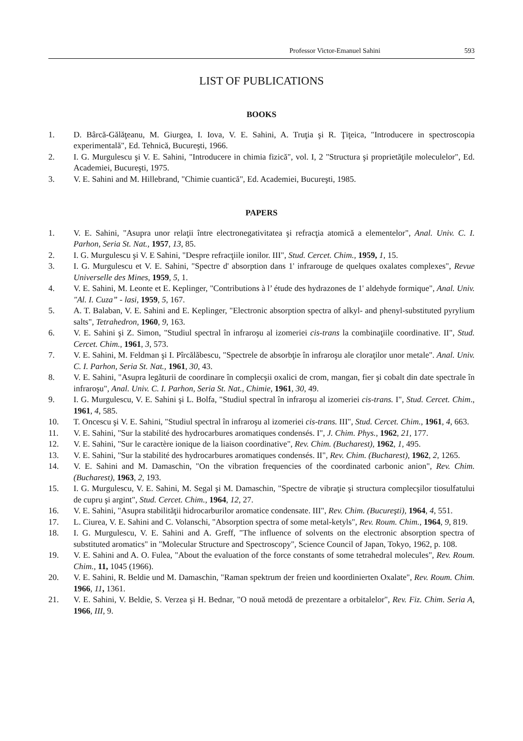Professor Victor-Emanuel Sahini 593
LIST OF PUBLICATIONS
BOOKS
1. D. Bârcă-Gălăţeanu, M. Giurgea, I. Iova, V. E. Sahini, A. Truţia şi R. Ţiţeica, "Introducere in spectroscopia experimentală", Ed. Tehnică, Bucureşti, 1966.
2. I. G. Murgulescu şi V. E. Sahini, "Introducere in chimia fizică", vol. I, 2 "Structura şi proprietăţile moleculelor", Ed. Academiei, Bucureşti, 1975.
3. V. E. Sahini and M. Hillebrand, "Chimie cuantică", Ed. Academiei, Bucureşti, 1985.
PAPERS
1. V. E. Sahini, "Asupra unor relaţii între electronegativitatea şi refracţia atomică a elementelor", Anal. Univ. C. I. Parhon, Seria St. Nat., 1957, 13, 85.
2. I. G. Murgulescu şi V. E Sahini, "Despre refracţiile ionilor. III", Stud. Cercet. Chim., 1959, 1, 15.
3. I. G. Murgulescu et V. E. Sahini, "Spectre d' absorption dans 1' infrarouge de quelques oxalates complexes", Revue Universelle des Mines, 1959, 5, 1.
4. V. E. Sahini, M. Leonte et E. Keplinger, "Contributions à l’ étude des hydrazones de 1' aldehyde formique", Anal. Univ. "Al. I. Cuza” - lasi, 1959, 5, 167.
5. A. T. Balaban, V. E. Sahini and E. Keplinger, "Electronic absorption spectra of alkyl- and phenyl-substituted pyrylium salts", Tetrahedron, 1960, 9, 163.
6. V. E. Sahini şi Z. Simon, "Studiul spectral în infraroşu al izomeriei cis-trans la combinaţiile coordinative. II", Stud. Cercet. Chim., 1961, 3, 573.
7. V. E. Sahini, M. Feldman şi I. Pîrcălăbescu, "Spectrele de absorbţie în infraroşu ale cloraţilor unor metale". Anal. Univ. C. I. Parhon, Seria St. Nat., 1961, 30, 43.
8. V. E. Sahini, "Asupra legăturii de coordinare în complecşii oxalici de crom, mangan, fier şi cobalt din date spectrale în infraroşu", Anal. Univ. C. I. Parhon, Seria St. Nat., Chimie, 1961, 30, 49.
9. I. G. Murgulescu, V. E. Sahini şi L. Bolfa, "Studiul spectral în infraroşu al izomeriei cis-trans. I", Stud. Cercet. Chim., 1961, 4, 585.
10. T. Oncescu şi V. E. Sahini, "Studiul spectral în infraroşu al izomeriei cis-trans. III", Stud. Cercet. Chim., 1961, 4, 663.
11. V. E. Sahini, "Sur la stabilité des hydrocarbures aromatiques condensés. I", J. Chim. Phys., 1962, 21, 177.
12. V. E. Sahini, "Sur le caractère ionique de la liaison coordinative", Rev. Chim. (Bucharest), 1962, 1, 495.
13. V. E. Sahini, "Sur la stabilité des hydrocarbures aromatiques condensés. II", Rev. Chim. (Bucharest), 1962, 2, 1265.
14. V. E. Sahini and M. Damaschin, "On the vibration frequencies of the coordinated carbonic anion", Rev. Chim. (Bucharest), 1963, 2, 193.
15. I. G. Murgulescu, V. E. Sahini, M. Segal şi M. Damaschin, "Spectre de vibraţie şi structura complecşilor tiosulfatului de cupru şi argint", Stud. Cercet. Chim., 1964, 12, 27.
16. V. E. Sahini, "Asupra stabilităţii hidrocarburilor aromatice condensate. III", Rev. Chim. (Bucureşti), 1964, 4, 551.
17. L. Ciurea, V. E. Sahini and C. Volanschi, "Absorption spectra of some metal-ketyls", Rev. Roum. Chim., 1964, 9, 819.
18. I. G. Murgulescu, V. E. Sahini and A. Greff, "The influence of solvents on the electronic absorption spectra of substituted aromatics" in "Molecular Structure and Spectroscopy", Science Council of Japan, Tokyo, 1962, p. 108.
19. V. E. Sahini and A. O. Fulea, "About the evaluation of the force constants of some tetrahedral molecules", Rev. Roum. Chim., 11, 1045 (1966).
20. V. E. Sahini, R. Beldie und M. Damaschin, "Raman spektrum der freien und koordinierten Oxalate", Rev. Roum. Chim. 1966, 11, 1361.
21. V. E. Sahini, V. Beldie, S. Verzea şi H. Bednar, "O nouă metodă de prezentare a orbitalelor", Rev. Fiz. Chim. Seria A, 1966, III, 9.